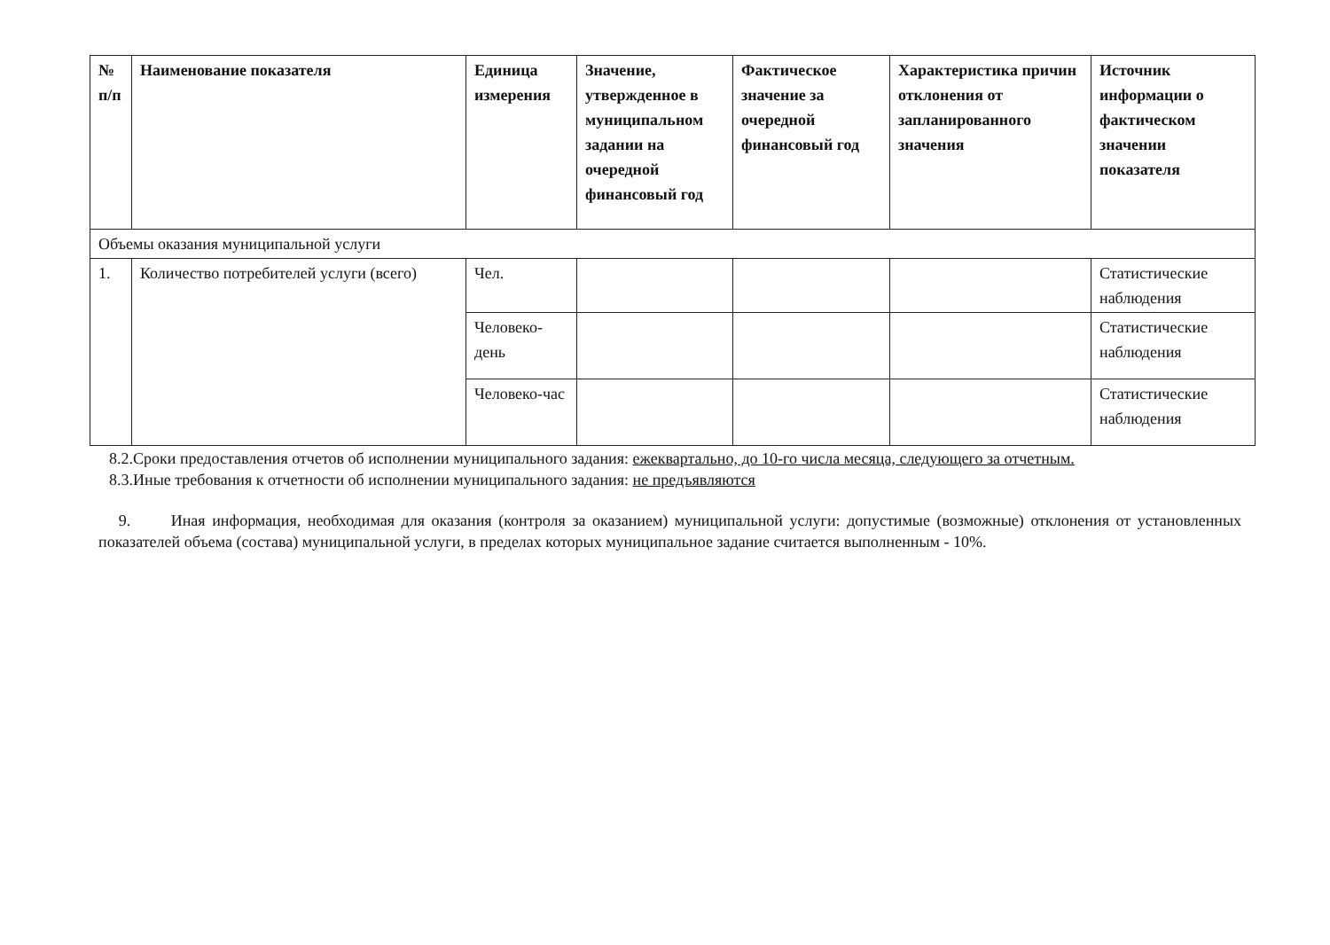| № п/п | Наименование показателя | Единица измерения | Значение, утвержденное в муниципальном задании на очередной финансовый год | Фактическое значение за очередной финансовый год | Характеристика причин отклонения от запланированного значения | Источник информации о фактическом значении показателя |
| --- | --- | --- | --- | --- | --- | --- |
| Объемы оказания муниципальной услуги | | | | | | |
| 1. | Количество потребителей услуги (всего) | Чел. | | | | Статистические наблюдения |
| | | Человеко-день | | | | Статистические наблюдения |
| | | Человеко-час | | | | Статистические наблюдения |
8.2.Сроки предоставления отчетов об исполнении муниципального задания: ежеквартально, до 10-го числа месяца, следующего за отчетным.
8.3.Иные требования к отчетности об исполнении муниципального задания: не предъявляются
9. Иная информация, необходимая для оказания (контроля за оказанием) муниципальной услуги: допустимые (возможные) отклонения от установленных показателей объема (состава) муниципальной услуги, в пределах которых муниципальное задание считается выполненным - 10%.